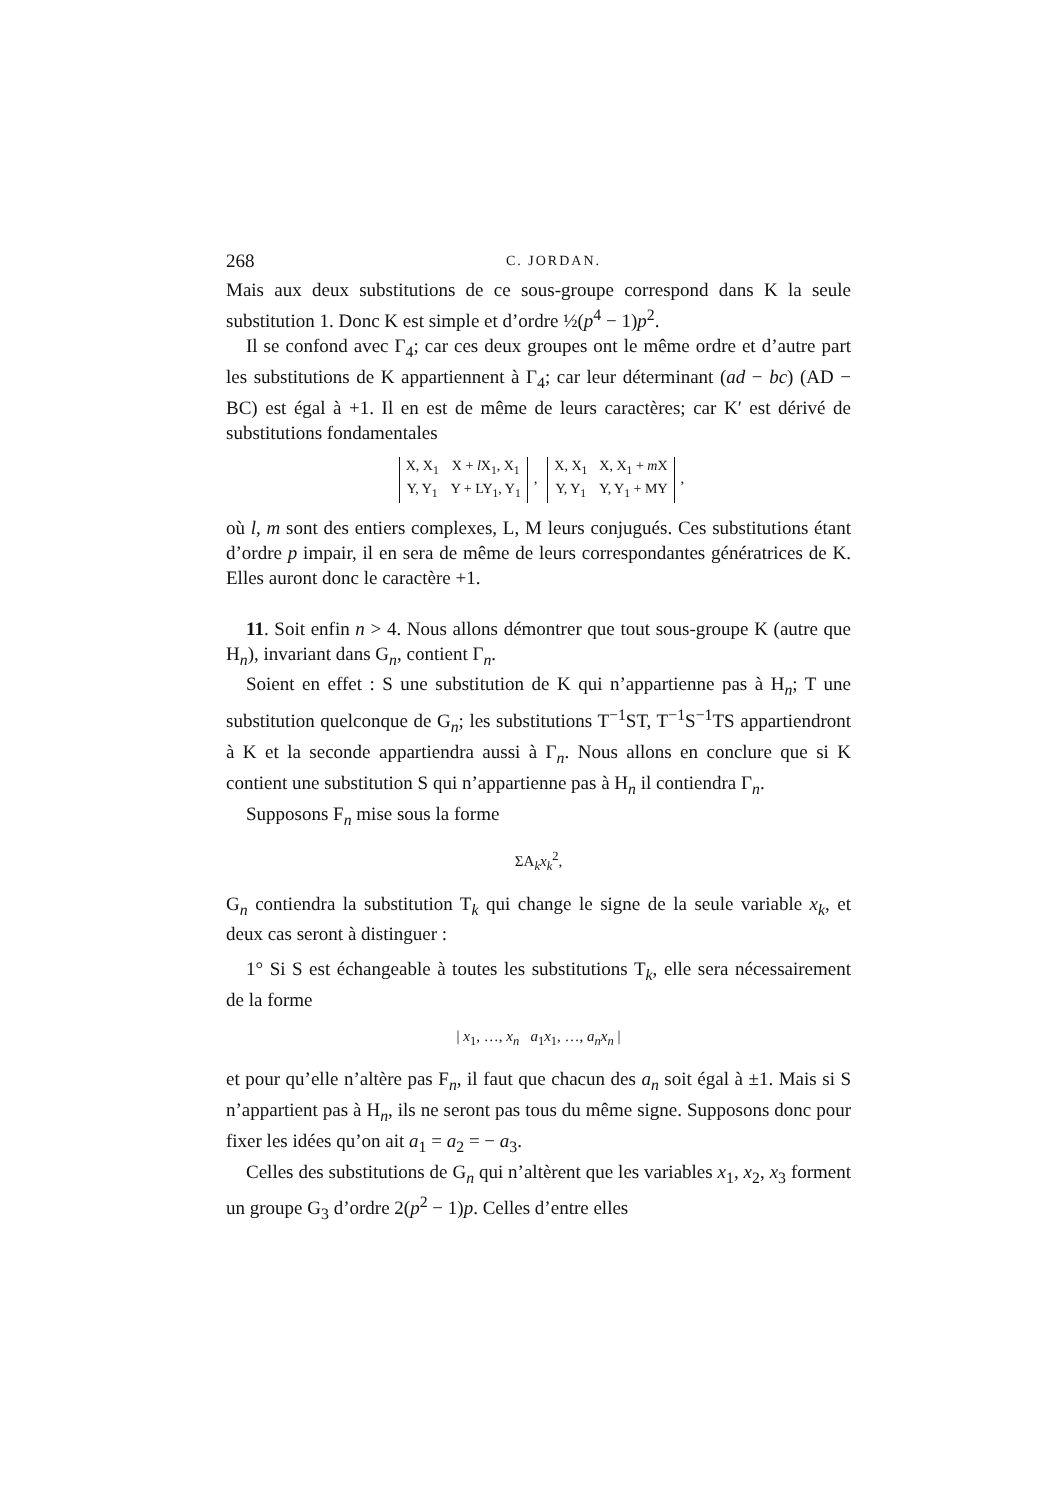268 C. JORDAN.
Mais aux deux substitutions de ce sous-groupe correspond dans K la seule substitution 1. Donc K est simple et d’ordre ½(p<sup>4</sup> − 1)p<sup>2</sup>.
Il se confond avec Γ<sub>4</sub>; car ces deux groupes ont le même ordre et d’autre part les substitutions de K appartiennent à Γ<sub>4</sub>; car leur déterminant (ad − bc) (AD − BC) est égal à +1. Il en est de même de leurs caractères; car K′ est dérivé de substitutions fondamentales
| X, X<sub>1</sub> | X + l X<sub>1</sub>, X<sub>1</sub> |
| Y, Y<sub>1</sub> | Y + LY<sub>1</sub>, Y<sub>1</sub> |
,
| X, X<sub>1</sub> | X, X<sub>1</sub> + m X |
| Y, Y<sub>1</sub> | Y, Y<sub>1</sub> + MY |
,
où l, m sont des entiers complexes, L, M leurs conjugués. Ces substitutions étant d’ordre p impair, il en sera de même de leurs correspondantes génératrices de K. Elles auront donc le caractère +1.
11. Soit enfin n > 4. Nous allons démontrer que tout sous-groupe K (autre que H<sub>n</sub>), invariant dans G<sub>n</sub>, contient Γ<sub>n</sub>.
Soient en effet : S une substitution de K qui n’appartienne pas à H<sub>n</sub>; T une substitution quelconque de G<sub>n</sub>; les substitutions T<sup>−1</sup>ST, T<sup>−1</sup>S<sup>−1</sup>TS appartiendront à K et la seconde appartiendra aussi à Γ<sub>n</sub>. Nous allons en conclure que si K contient une substitution S qui n’appartienne pas à H<sub>n</sub> il contiendra Γ<sub>n</sub>.
Supposons F<sub>n</sub> mise sous la forme
ΣA<sub>k</sub>x<sub>k</sub><sup>2</sup>,
G<sub>n</sub> contiendra la substitution T<sub>k</sub> qui change le signe de la seule variable x<sub>k</sub>, et deux cas seront à distinguer :
1° Si S est échangeable à toutes les substitutions T<sub>k</sub>, elle sera nécessairement de la forme
| x<sub>1</sub>, …, x<sub>n</sub> a<sub>1</sub>x<sub>1</sub>, …, a<sub>n</sub>x<sub>n</sub> |
et pour qu’elle n’altère pas F<sub>n</sub>, il faut que chacun des a<sub>n</sub> soit égal à ±1. Mais si S n’appartient pas à H<sub>n</sub>, ils ne seront pas tous du même signe. Supposons donc pour fixer les idées qu’on ait a<sub>1</sub> = a<sub>2</sub> = − a<sub>3</sub>.
Celles des substitutions de G<sub>n</sub> qui n’altèrent que les variables x<sub>1</sub>, x<sub>2</sub>, x<sub>3</sub> forment un groupe G<sub>3</sub> d’ordre 2(p<sup>2</sup> − 1)p. Celles d’entre elles